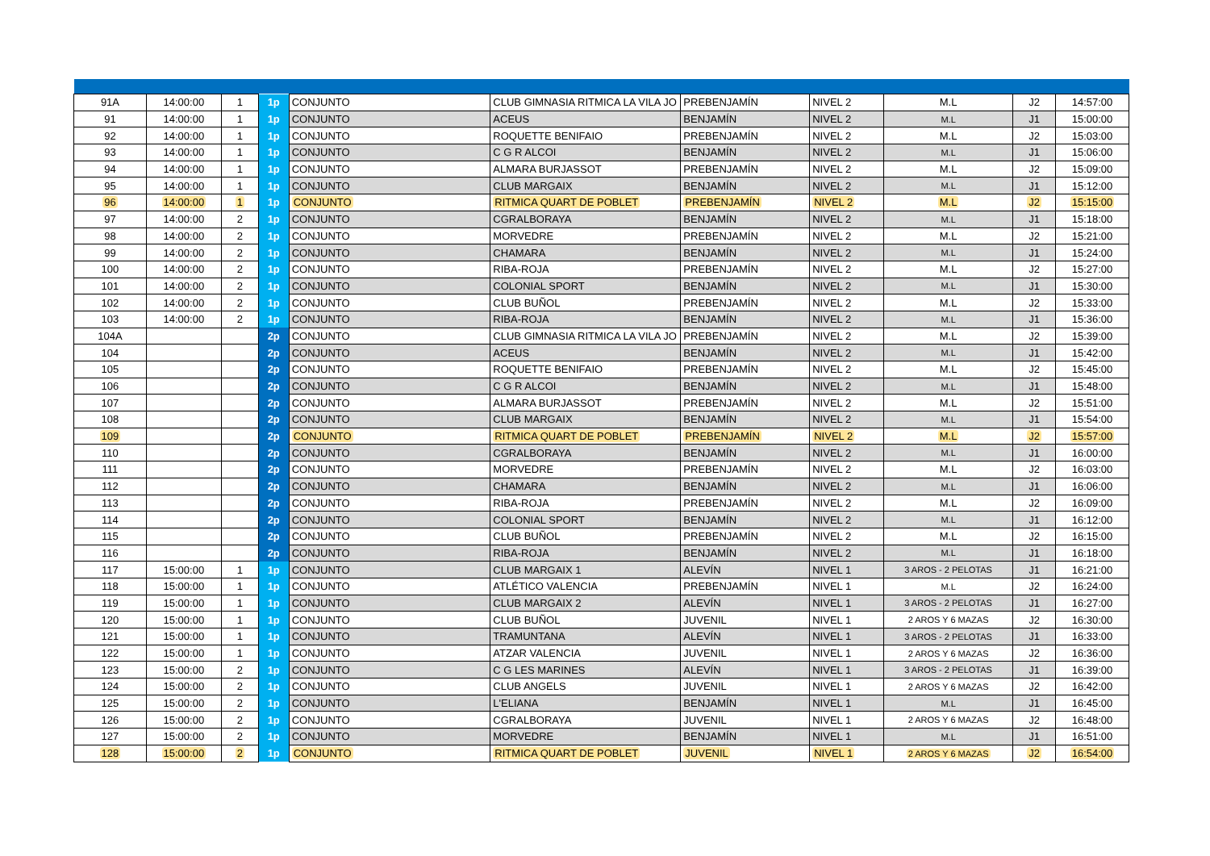| 91A | 14:00:00 | 1 | 1p | CONJUNTO | CLUB GIMNASIA RITMICA LA VILA JO | PREBENJAMÍN | NIVEL 2 | M.L | J2 | 14:57:00 |
| 91 | 14:00:00 | 1 | 1p | CONJUNTO | ACEUS | BENJAMÍN | NIVEL 2 | M.L | J1 | 15:00:00 |
| 92 | 14:00:00 | 1 | 1p | CONJUNTO | ROQUETTE BENIFAIO | PREBENJAMÍN | NIVEL 2 | M.L | J2 | 15:03:00 |
| 93 | 14:00:00 | 1 | 1p | CONJUNTO | C G R ALCOI | BENJAMÍN | NIVEL 2 | M.L | J1 | 15:06:00 |
| 94 | 14:00:00 | 1 | 1p | CONJUNTO | ALMARA BURJASSOT | PREBENJAMÍN | NIVEL 2 | M.L | J2 | 15:09:00 |
| 95 | 14:00:00 | 1 | 1p | CONJUNTO | CLUB MARGAIX | BENJAMÍN | NIVEL 2 | M.L | J1 | 15:12:00 |
| 96 | 14:00:00 | 1 | 1p | CONJUNTO | RITMICA QUART DE POBLET | PREBENJAMÍN | NIVEL 2 | M.L | J2 | 15:15:00 |
| 97 | 14:00:00 | 2 | 1p | CONJUNTO | CGRALBORAYA | BENJAMÍN | NIVEL 2 | M.L | J1 | 15:18:00 |
| 98 | 14:00:00 | 2 | 1p | CONJUNTO | MORVEDRE | PREBENJAMÍN | NIVEL 2 | M.L | J2 | 15:21:00 |
| 99 | 14:00:00 | 2 | 1p | CONJUNTO | CHAMARA | BENJAMÍN | NIVEL 2 | M.L | J1 | 15:24:00 |
| 100 | 14:00:00 | 2 | 1p | CONJUNTO | RIBA-ROJA | PREBENJAMÍN | NIVEL 2 | M.L | J2 | 15:27:00 |
| 101 | 14:00:00 | 2 | 1p | CONJUNTO | COLONIAL SPORT | BENJAMÍN | NIVEL 2 | M.L | J1 | 15:30:00 |
| 102 | 14:00:00 | 2 | 1p | CONJUNTO | CLUB BUÑOL | PREBENJAMÍN | NIVEL 2 | M.L | J2 | 15:33:00 |
| 103 | 14:00:00 | 2 | 1p | CONJUNTO | RIBA-ROJA | BENJAMÍN | NIVEL 2 | M.L | J1 | 15:36:00 |
| 104A | | | 2p | CONJUNTO | CLUB GIMNASIA RITMICA LA VILA JO | PREBENJAMÍN | NIVEL 2 | M.L | J2 | 15:39:00 |
| 104 | | | 2p | CONJUNTO | ACEUS | BENJAMÍN | NIVEL 2 | M.L | J1 | 15:42:00 |
| 105 | | | 2p | CONJUNTO | ROQUETTE BENIFAIO | PREBENJAMÍN | NIVEL 2 | M.L | J2 | 15:45:00 |
| 106 | | | 2p | CONJUNTO | C G R ALCOI | BENJAMÍN | NIVEL 2 | M.L | J1 | 15:48:00 |
| 107 | | | 2p | CONJUNTO | ALMARA BURJASSOT | PREBENJAMÍN | NIVEL 2 | M.L | J2 | 15:51:00 |
| 108 | | | 2p | CONJUNTO | CLUB MARGAIX | BENJAMÍN | NIVEL 2 | M.L | J1 | 15:54:00 |
| 109 | | | 2p | CONJUNTO | RITMICA QUART DE POBLET | PREBENJAMÍN | NIVEL 2 | M.L | J2 | 15:57:00 |
| 110 | | | 2p | CONJUNTO | CGRALBORAYA | BENJAMÍN | NIVEL 2 | M.L | J1 | 16:00:00 |
| 111 | | | 2p | CONJUNTO | MORVEDRE | PREBENJAMÍN | NIVEL 2 | M.L | J2 | 16:03:00 |
| 112 | | | 2p | CONJUNTO | CHAMARA | BENJAMÍN | NIVEL 2 | M.L | J1 | 16:06:00 |
| 113 | | | 2p | CONJUNTO | RIBA-ROJA | PREBENJAMÍN | NIVEL 2 | M.L | J2 | 16:09:00 |
| 114 | | | 2p | CONJUNTO | COLONIAL SPORT | BENJAMÍN | NIVEL 2 | M.L | J1 | 16:12:00 |
| 115 | | | 2p | CONJUNTO | CLUB BUÑOL | PREBENJAMÍN | NIVEL 2 | M.L | J2 | 16:15:00 |
| 116 | | | 2p | CONJUNTO | RIBA-ROJA | BENJAMÍN | NIVEL 2 | M.L | J1 | 16:18:00 |
| 117 | 15:00:00 | 1 | 1p | CONJUNTO | CLUB MARGAIX 1 | ALEVÍN | NIVEL 1 | 3 AROS - 2 PELOTAS | J1 | 16:21:00 |
| 118 | 15:00:00 | 1 | 1p | CONJUNTO | ATLÉTICO VALENCIA | PREBENJAMÍN | NIVEL 1 | M.L | J2 | 16:24:00 |
| 119 | 15:00:00 | 1 | 1p | CONJUNTO | CLUB MARGAIX 2 | ALEVÍN | NIVEL 1 | 3 AROS - 2 PELOTAS | J1 | 16:27:00 |
| 120 | 15:00:00 | 1 | 1p | CONJUNTO | CLUB BUÑOL | JUVENIL | NIVEL 1 | 2 AROS Y 6 MAZAS | J2 | 16:30:00 |
| 121 | 15:00:00 | 1 | 1p | CONJUNTO | TRAMUNTANA | ALEVÍN | NIVEL 1 | 3 AROS - 2 PELOTAS | J1 | 16:33:00 |
| 122 | 15:00:00 | 1 | 1p | CONJUNTO | ATZAR VALENCIA | JUVENIL | NIVEL 1 | 2 AROS Y 6 MAZAS | J2 | 16:36:00 |
| 123 | 15:00:00 | 2 | 1p | CONJUNTO | C G LES MARINES | ALEVÍN | NIVEL 1 | 3 AROS - 2 PELOTAS | J1 | 16:39:00 |
| 124 | 15:00:00 | 2 | 1p | CONJUNTO | CLUB ANGELS | JUVENIL | NIVEL 1 | 2 AROS Y 6 MAZAS | J2 | 16:42:00 |
| 125 | 15:00:00 | 2 | 1p | CONJUNTO | L'ELIANA | BENJAMÍN | NIVEL 1 | M.L | J1 | 16:45:00 |
| 126 | 15:00:00 | 2 | 1p | CONJUNTO | CGRALBORAYA | JUVENIL | NIVEL 1 | 2 AROS Y 6 MAZAS | J2 | 16:48:00 |
| 127 | 15:00:00 | 2 | 1p | CONJUNTO | MORVEDRE | BENJAMÍN | NIVEL 1 | M.L | J1 | 16:51:00 |
| 128 | 15:00:00 | 2 | 1p | CONJUNTO | RITMICA QUART DE POBLET | JUVENIL | NIVEL 1 | 2 AROS Y 6 MAZAS | J2 | 16:54:00 |